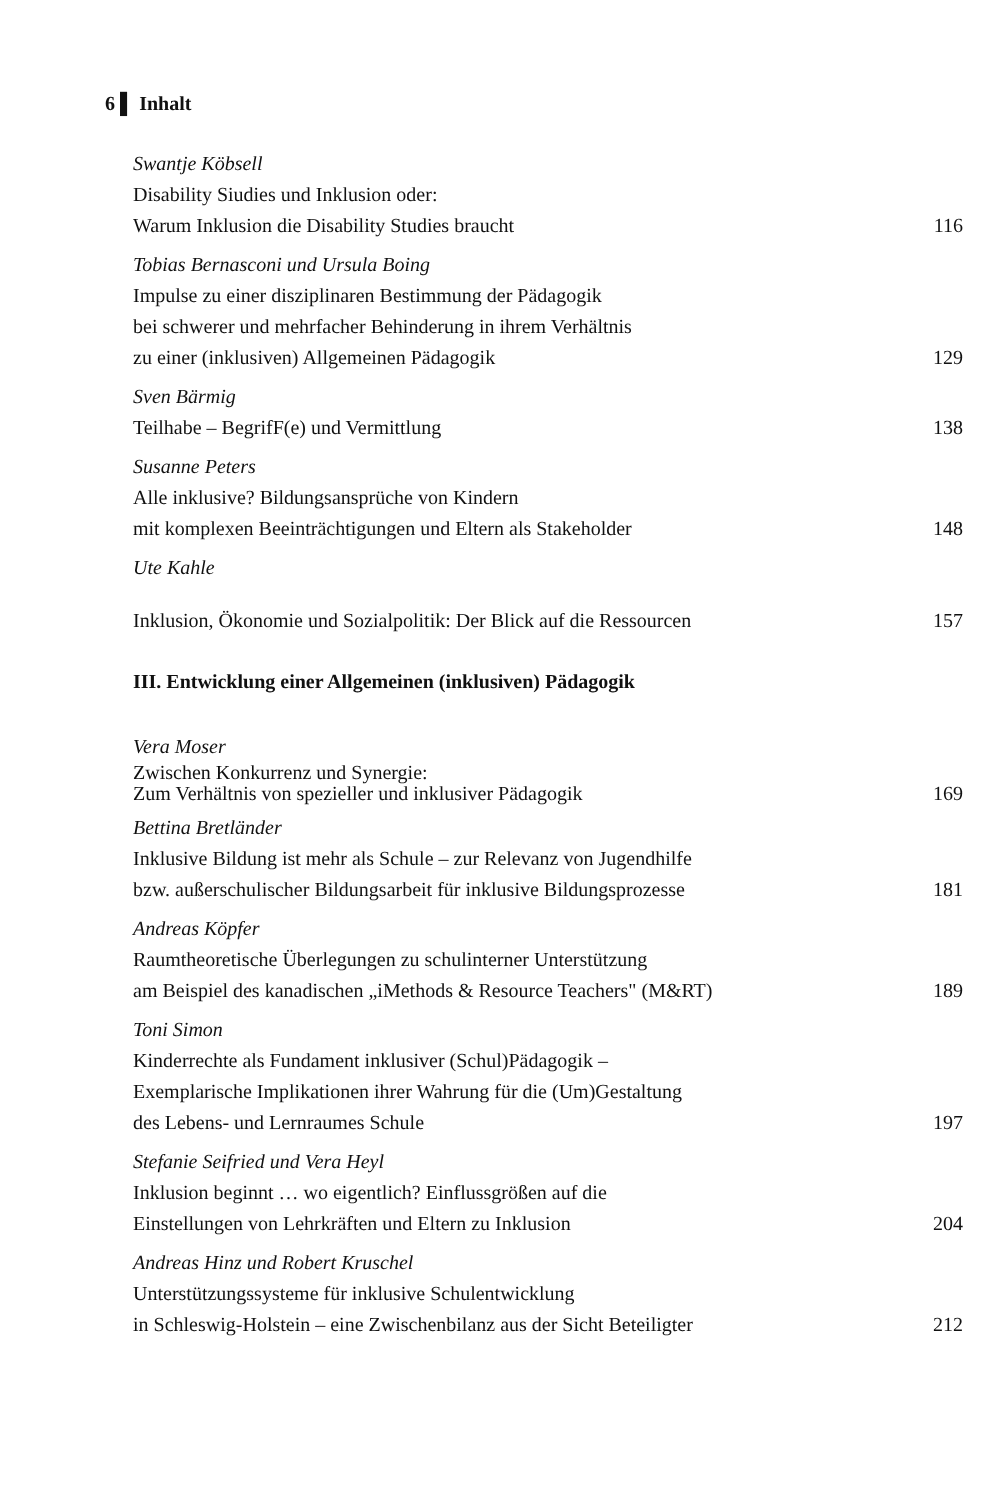6 ▌ Inhalt
Swantje Köbsell
Disability Siudies und Inklusion oder:
Warum Inklusion die Disability Studies braucht 116
Tobias Bernasconi und Ursula Boing
Impulse zu einer disziplinaren Bestimmung der Pädagogik
bei schwerer und mehrfacher Behinderung in ihrem Verhältnis
zu einer (inklusiven) Allgemeinen Pädagogik 129
Sven Bärmig
Teilhabe – BegrifF(e) und Vermittlung 138
Susanne Peters
Alle inklusive? Bildungsansprüche von Kindern
mit komplexen Beeinträchtigungen und Eltern als Stakeholder 148
Ute Kahle
Inklusion, Ökonomie und Sozialpolitik: Der Blick auf die Ressourcen 157
III. Entwicklung einer Allgemeinen (inklusiven) Pädagogik
Vera Moser
Zwischen Konkurrenz und Synergie:
Zum Verhältnis von spezieller und inklusiver Pädagogik 169
Bettina Bretländer
Inklusive Bildung ist mehr als Schule – zur Relevanz von Jugendhilfe
bzw. außerschulischer Bildungsarbeit für inklusive Bildungsprozesse 181
Andreas Köpfer
Raumtheoretische Überlegungen zu schulinterner Unterstützung
am Beispiel des kanadischen „iMethods & Resource Teachers" (M&RT) 189
Toni Simon
Kinderrechte als Fundament inklusiver (Schul)Pädagogik –
Exemplarische Implikationen ihrer Wahrung für die (Um)Gestaltung
des Lebens- und Lernraumes Schule 197
Stefanie Seifried und Vera Heyl
Inklusion beginnt … wo eigentlich? Einflussgrößen auf die
Einstellungen von Lehrkräften und Eltern zu Inklusion 204
Andreas Hinz und Robert Kruschel
Unterstützungssysteme für inklusive Schulentwicklung
in Schleswig-Holstein – eine Zwischenbilanz aus der Sicht Beteiligter 212